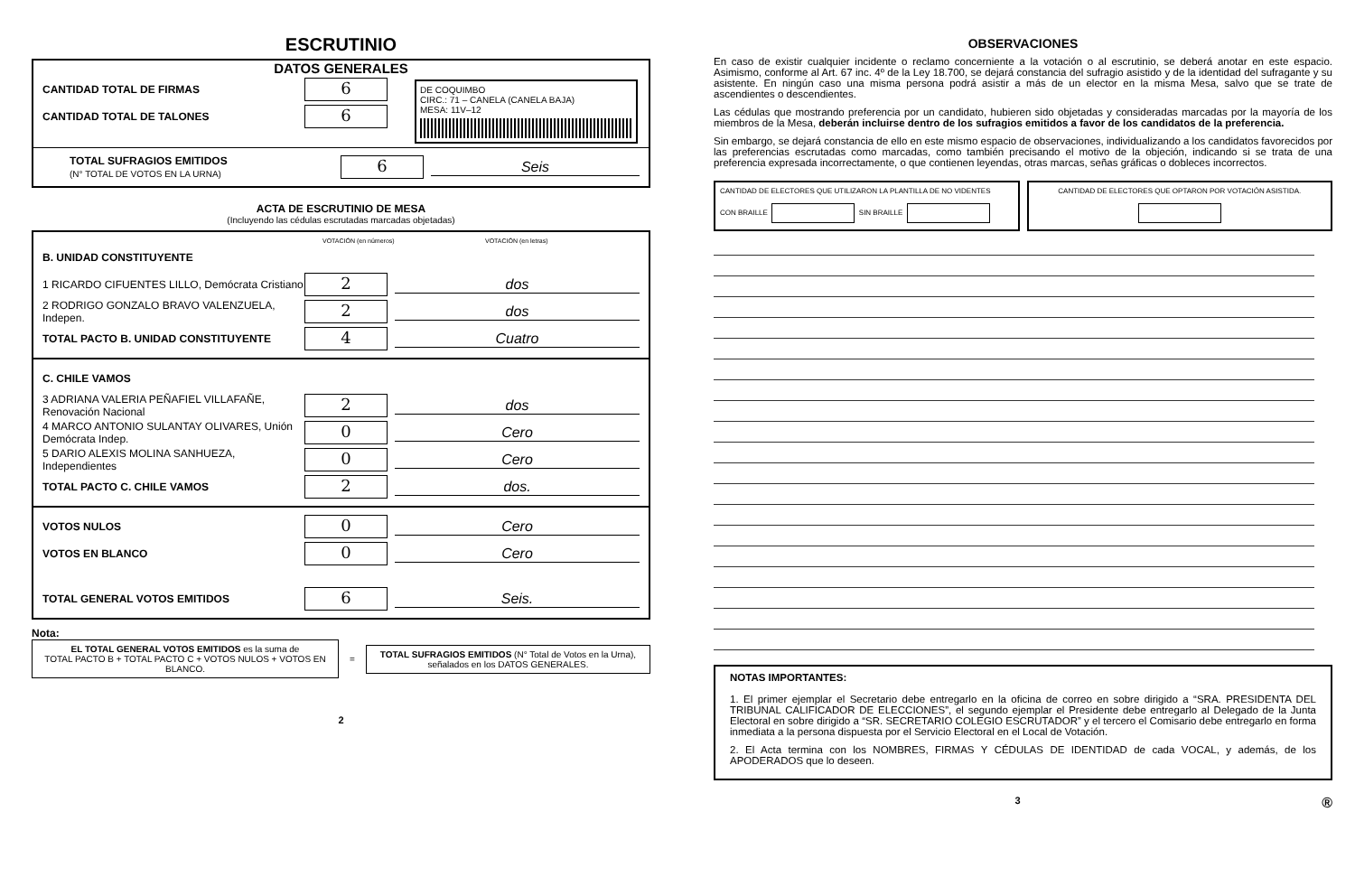ESCRUTINIO
DATOS GENERALES
CANTIDAD TOTAL DE FIRMAS 6
CANTIDAD TOTAL DE TALONES 6
DE COQUIMBO
CIRC.: 71 – CANELA (CANELA BAJA)
MESA: 11V–12
TOTAL SUFRAGIOS EMITIDOS
(N° TOTAL DE VOTOS EN LA URNA) 6 Seis
ACTA DE ESCRUTINIO DE MESA
(Incluyendo las cédulas escrutadas marcadas objetadas)
VOTACIÓN (en números) VOTACIÓN (en letras)
B. UNIDAD CONSTITUYENTE
1 RICARDO CIFUENTES LILLO, Demócrata Cristiano 2 dos
2 RODRIGO GONZALO BRAVO VALENZUELA, Indepen. 2 dos
TOTAL PACTO B. UNIDAD CONSTITUYENTE 4 Cuatro
C. CHILE VAMOS
3 ADRIANA VALERIA PEÑAFIEL VILLAFAÑE, Renovación Nacional 2 dos
4 MARCO ANTONIO SULANTAY OLIVARES, Unión Demócrata Indep. 0 Cero
5 DARIO ALEXIS MOLINA SANHUEZA, Independientes 0 Cero
TOTAL PACTO C. CHILE VAMOS 2 dos.
VOTOS NULOS 0 Cero
VOTOS EN BLANCO 0 Cero
TOTAL GENERAL VOTOS EMITIDOS 6 Seis.
Nota:
EL TOTAL GENERAL VOTOS EMITIDOS es la suma de
TOTAL PACTO B + TOTAL PACTO C + VOTOS NULOS + VOTOS EN BLANCO.
=
TOTAL SUFRAGIOS EMITIDOS (N° Total de Votos en la Urna),
señalados en los DATOS GENERALES.
2
OBSERVACIONES
En caso de existir cualquier incidente o reclamo concerniente a la votación o al escrutinio, se deberá anotar en este espacio. Asimismo, conforme al Art. 67 inc. 4º de la Ley 18.700, se dejará constancia del sufragio asistido y de la identidad del sufragante y su asistente. En ningún caso una misma persona podrá asistir a más de un elector en la misma Mesa, salvo que se trate de ascendientes o descendientes.
Las cédulas que mostrando preferencia por un candidato, hubieren sido objetadas y consideradas marcadas por la mayoría de los miembros de la Mesa, deberán incluirse dentro de los sufragios emitidos a favor de los candidatos de la preferencia.
Sin embargo, se dejará constancia de ello en este mismo espacio de observaciones, individualizando a los candidatos favorecidos por las preferencias escrutadas como marcadas, como también precisando el motivo de la objeción, indicando si se trata de una preferencia expresada incorrectamente, o que contienen leyendas, otras marcas, señas gráficas o dobleces incorrectos.
CANTIDAD DE ELECTORES QUE UTILIZARON LA PLANTILLA DE NO VIDENTES
CON BRAILLE SIN BRAILLE
CANTIDAD DE ELECTORES QUE OPTARON POR VOTACIÓN ASISTIDA.
NOTAS IMPORTANTES:
1. El primer ejemplar el Secretario debe entregarlo en la oficina de correo en sobre dirigido a “SRA. PRESIDENTA DEL TRIBUNAL CALIFICADOR DE ELECCIONES”, el segundo ejemplar el Presidente debe entregarlo al Delegado de la Junta Electoral en sobre dirigido a “SR. SECRETARIO COLEGIO ESCRUTADOR” y el tercero el Comisario debe entregarlo en forma inmediata a la persona dispuesta por el Servicio Electoral en el Local de Votación.
2. El Acta termina con los NOMBRES, FIRMAS Y CÉDULAS DE IDENTIDAD de cada VOCAL, y además, de los APODERADOS que lo deseen.
3 ®